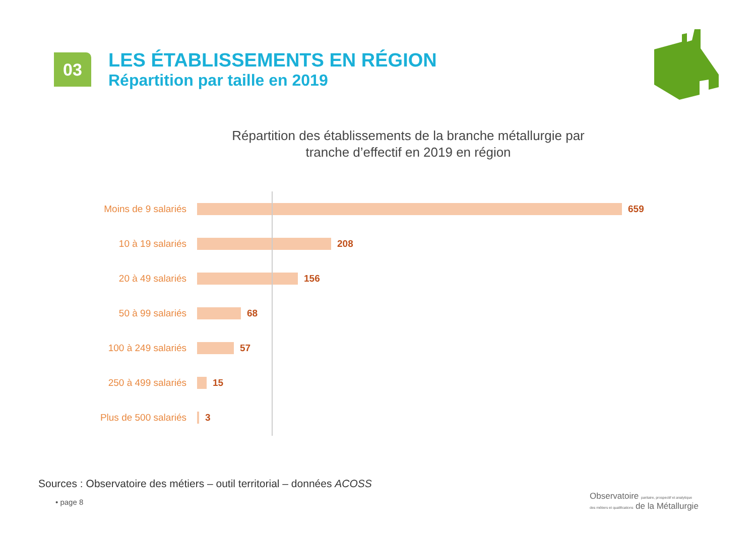03
LES ÉTABLISSEMENTS EN RÉGION
Répartition par taille en 2019
Répartition des établissements de la branche métallurgie par tranche d’effectif en 2019 en région
Moins de 9 salariés 659
10 à 19 salariés 208
20 à 49 salariés 156
50 à 99 salariés 68
100 à 249 salariés 57
250 à 499 salariés 15
Plus de 500 salariés
3
Sources : Observatoire des métiers – outil territorial – données ACOSS
• page 8
Observatoire paritaire, prospectif et analytique
des métiers et qualifications de la Métallurgie